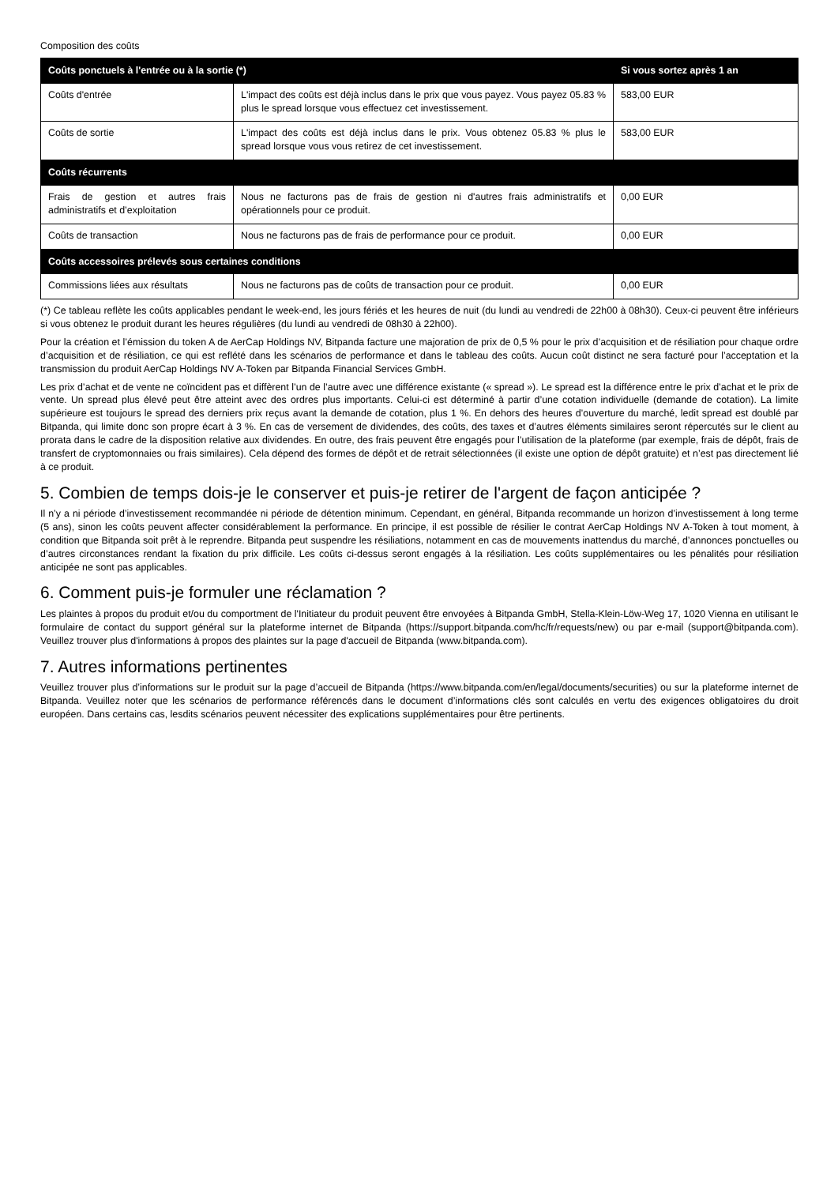Composition des coûts
| Coûts ponctuels à l'entrée ou à la sortie (*) | | Si vous sortez après 1 an |
| --- | --- | --- |
| Coûts d'entrée | L'impact des coûts est déjà inclus dans le prix que vous payez. Vous payez 05.83 % plus le spread lorsque vous effectuez cet investissement. | 583,00 EUR |
| Coûts de sortie | L'impact des coûts est déjà inclus dans le prix. Vous obtenez 05.83 % plus le spread lorsque vous vous retirez de cet investissement. | 583,00 EUR |
| Coûts récurrents | | |
| Frais de gestion et autres frais administratifs et d’exploitation | Nous ne facturons pas de frais de gestion ni d'autres frais administratifs et opérationnels pour ce produit. | 0,00 EUR |
| Coûts de transaction | Nous ne facturons pas de frais de performance pour ce produit. | 0,00 EUR |
| Coûts accessoires prélevés sous certaines conditions | | |
| Commissions liées aux résultats | Nous ne facturons pas de coûts de transaction pour ce produit. | 0,00 EUR |
(*) Ce tableau reflète les coûts applicables pendant le week-end, les jours fériés et les heures de nuit (du lundi au vendredi de 22h00 à 08h30). Ceux-ci peuvent être inférieurs si vous obtenez le produit durant les heures régulières (du lundi au vendredi de 08h30 à 22h00).
Pour la création et l’émission du token A de AerCap Holdings NV, Bitpanda facture une majoration de prix de 0,5 % pour le prix d’acquisition et de résiliation pour chaque ordre d’acquisition et de résiliation, ce qui est reflété dans les scénarios de performance et dans le tableau des coûts. Aucun coût distinct ne sera facturé pour l’acceptation et la transmission du produit AerCap Holdings NV A-Token par Bitpanda Financial Services GmbH.
Les prix d’achat et de vente ne coïncident pas et diffèrent l’un de l’autre avec une différence existante (« spread »). Le spread est la différence entre le prix d’achat et le prix de vente. Un spread plus élevé peut être atteint avec des ordres plus importants. Celui-ci est déterminé à partir d’une cotation individuelle (demande de cotation). La limite supérieure est toujours le spread des derniers prix reçus avant la demande de cotation, plus 1 %. En dehors des heures d’ouverture du marché, ledit spread est doublé par Bitpanda, qui limite donc son propre écart à 3 %. En cas de versement de dividendes, des coûts, des taxes et d’autres éléments similaires seront répercutés sur le client au prorata dans le cadre de la disposition relative aux dividendes. En outre, des frais peuvent être engagés pour l’utilisation de la plateforme (par exemple, frais de dépôt, frais de transfert de cryptomonnaies ou frais similaires). Cela dépend des formes de dépôt et de retrait sélectionnées (il existe une option de dépôt gratuite) et n’est pas directement lié à ce produit.
5. Combien de temps dois-je le conserver et puis-je retirer de l'argent de façon anticipée ?
Il n’y a ni période d’investissement recommandée ni période de détention minimum. Cependant, en général, Bitpanda recommande un horizon d’investissement à long terme (5 ans), sinon les coûts peuvent affecter considérablement la performance. En principe, il est possible de résilier le contrat AerCap Holdings NV A-Token à tout moment, à condition que Bitpanda soit prêt à le reprendre. Bitpanda peut suspendre les résiliations, notamment en cas de mouvements inattendus du marché, d’annonces ponctuelles ou d’autres circonstances rendant la fixation du prix difficile. Les coûts ci-dessus seront engagés à la résiliation. Les coûts supplémentaires ou les pénalités pour résiliation anticipée ne sont pas applicables.
6. Comment puis-je formuler une réclamation ?
Les plaintes à propos du produit et/ou du comportment de l'Initiateur du produit peuvent être envoyées à Bitpanda GmbH, Stella-Klein-Löw-Weg 17, 1020 Vienna en utilisant le formulaire de contact du support général sur la plateforme internet de Bitpanda (https://support.bitpanda.com/hc/fr/requests/new) ou par e-mail (support@bitpanda.com). Veuillez trouver plus d'informations à propos des plaintes sur la page d'accueil de Bitpanda (www.bitpanda.com).
7. Autres informations pertinentes
Veuillez trouver plus d’informations sur le produit sur la page d’accueil de Bitpanda (https://www.bitpanda.com/en/legal/documents/securities) ou sur la plateforme internet de Bitpanda. Veuillez noter que les scénarios de performance référencés dans le document d’informations clés sont calculés en vertu des exigences obligatoires du droit européen. Dans certains cas, lesdits scénarios peuvent nécessiter des explications supplémentaires pour être pertinents.